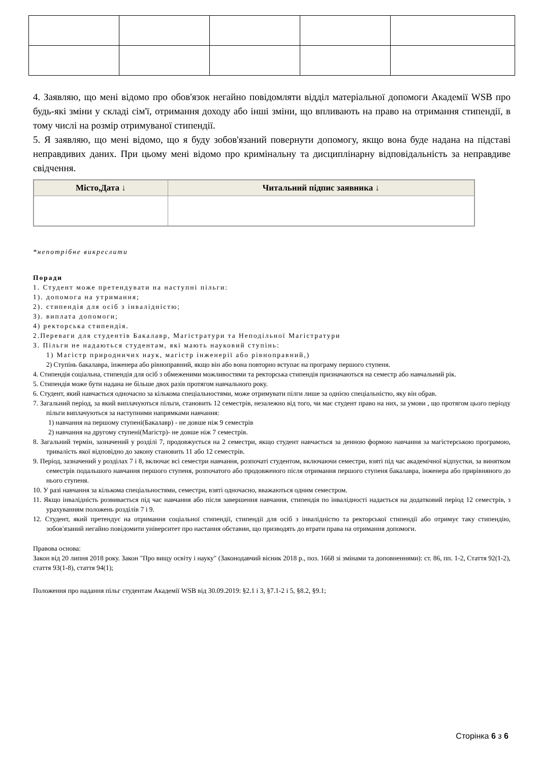4. Заявляю, що мені відомо про обов'язок негайно повідомляти відділ матеріальної допомоги Академії WSB про будь-які зміни у складі сім'ї, отримання доходу або інші зміни, що впливають на право на отримання стипендії, в тому числі на розмір отримуваної стипендії.
5. Я заявляю, що мені відомо, що я буду зобов'язаний повернути допомогу, якщо вона буде надана на підставі неправдивих даних. При цьому мені відомо про кримінальну та дисциплінарну відповідальність за неправдиве свідчення.
| Місто,Дата ↓ | Читальний підпис заявника ↓ |
| --- | --- |
*непотрібне викреслити
Поради
1. Студент може претендувати на наступні пільги:
1). допомога на утримання;
2). стипендія для осіб з інвалідністю;
3). виплата допомоги;
4) ректорська стипендія.
2.Переваги для студентів Бакалавр, Магістратури та Неподільної Магістратури
3. Пільги не надаються студентам, які мають науковий ступінь:
1) Магістр природничих наук, магістр інженерії або рівноправний,)
2) Ступінь бакалавра, інженера або рівноправний, якщо він або вона повторно вступає на програму першого ступеня.
4. Стипендія соціальна, стипендія для осіб з обмеженими можливостями та ректорська стипендія призначаються на семестр або навчальний рік.
5. Стипендія може бути надана не більше двох разів протягом навчального року.
6. Студент, який навчається одночасно за кількома спеціальностями, може отримувати пілги лише за однією спеціальністю, яку він обрав.
7. Загальний період, за який виплачуються пільги, становить 12 семестрів, незалежно від того, чи має студент право на них, за умови , що протягом цього періоду пільги виплачуються за наступними напрямками навчання:
1) навчання на першому ступені(Бакалавр) - не довше ніж 9 семестрів
2) навчання на другому ступені(Магістр)- не довше ніж 7 семестрів.
8. Загальний термін, зазначений у розділі 7, продовжується на 2 семестри, якщо студент навчається за денною формою навчання за магістерською програмою, тривалість якої відповідно до закону становить 11 або 12 семестрів.
9. Період, зазначений у розділах 7 і 8, включає всі семестри навчання, розпочаті студентом, включаючи семестри, взяті під час академічної відпустки, за винятком семестрів подальшого навчання першого ступеня, розпочатого або продовженого після отримання першого ступеня бакалавра, інженера або прирівняного до нього ступеня.
10. У разі навчання за кількома спеціальностями, семестри, взяті одночасно, вважаються одним семестром.
11. Якщо інвалідність розвивається під час навчання або після завершення навчання, стипендія по інвалідності надається на додатковий період 12 семестрів, з урахуванням положень розділів 7 і 9.
12. Студент, який претендує на отримання соціальної стипендії, стипендії для осіб з інвалідністю та ректорської стипендії або отримує таку стипендію, зобов'язаний негайно повідомити університет про настання обставин, що призводять до втрати права на отримання допомоги.
Правова основа:
Закон від 20 липня 2018 року. Закон "Про вищу освіту і науку" (Законодавчий вісник 2018 р., поз. 1668 зі змінами та доповненнями): ст. 86, пп. 1-2, Стаття 92(1-2), стаття 93(1-8), стаття 94(1);
Положення про надання пільг студентам Академії WSB від 30.09.2019: §2.1 і 3, §7.1-2 і 5, §8.2, §9.1;
Сторінка 6 з 6